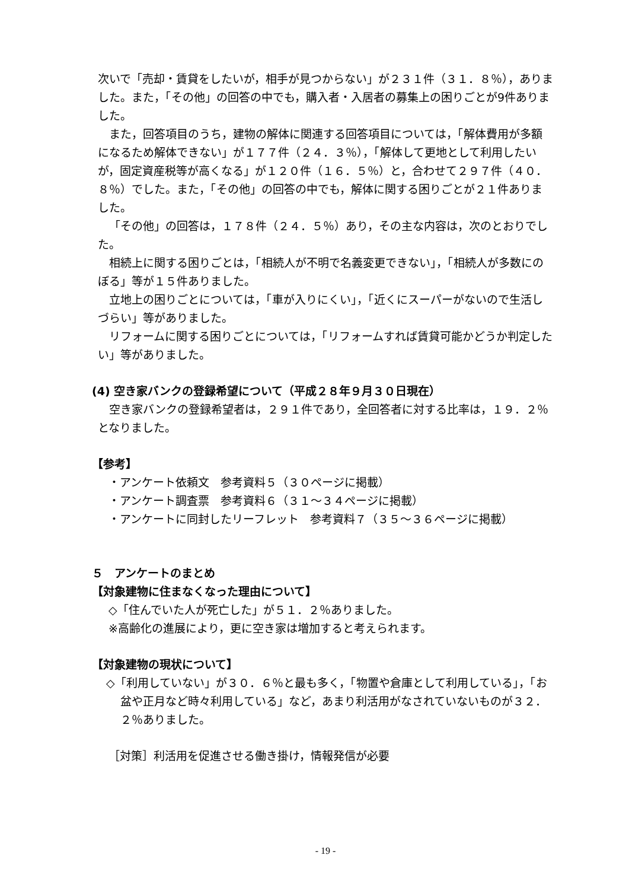次いで「売却・賃貸をしたいが，相手が見つからない」が２３１件（３１．８％），ありました。また，「その他」の回答の中でも，購入者・入居者の募集上の困りごとが9件ありました。
また，回答項目のうち，建物の解体に関連する回答項目については，「解体費用が多額になるため解体できない」が１７７件（２４．３％），「解体して更地として利用したいが，固定資産税等が高くなる」が１２０件（１６．５％）と，合わせて２９７件（４０．８％）でした。また，「その他」の回答の中でも，解体に関する困りごとが２１件ありました。
「その他」の回答は，１７８件（２４．５％）あり，その主な内容は，次のとおりでした。
相続上に関する困りごとは，「相続人が不明で名義変更できない」，「相続人が多数にのぼる」等が１５件ありました。
立地上の困りごとについては，「車が入りにくい」，「近くにスーパーがないので生活しづらい」等がありました。
リフォームに関する困りごとについては，「リフォームすれば賃貸可能かどうか判定したい」等がありました。
(4) 空き家バンクの登録希望について（平成２８年９月３０日現在）
空き家バンクの登録希望者は，２９１件であり，全回答者に対する比率は，１９．２％となりました。
【参考】
・アンケート依頼文　参考資料５（３０ページに掲載）
・アンケート調査票　参考資料６（３１～３４ページに掲載）
・アンケートに同封したリーフレット　参考資料７（３５～３６ページに掲載）
５　アンケートのまとめ
【対象建物に住まなくなった理由について】
◇「住んでいた人が死亡した」が５１．２％ありました。
※高齢化の進展により，更に空き家は増加すると考えられます。
【対象建物の現状について】
◇「利用していない」が３０．６％と最も多く，「物置や倉庫として利用している」，「お盆や正月など時々利用している」など，あまり利活用がなされていないものが３２．２％ありました。
［対策］利活用を促進させる働き掛け，情報発信が必要
- 19 -